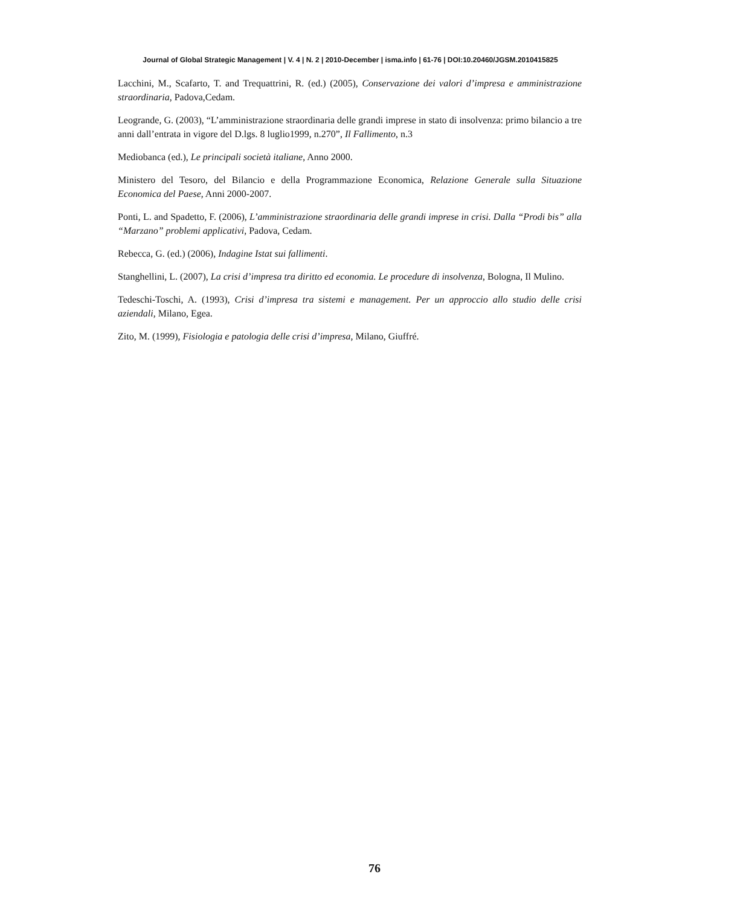Journal of Global Strategic Management | V. 4 | N. 2 | 2010-December | isma.info | 61-76 | DOI:10.20460/JGSM.2010415825
Lacchini, M., Scafarto, T. and Trequattrini, R. (ed.) (2005), Conservazione dei valori d’impresa e amministrazione straordinaria, Padova,Cedam.
Leogrande, G. (2003), “L’amministrazione straordinaria delle grandi imprese in stato di insolvenza: primo bilancio a tre anni dall’entrata in vigore del D.lgs. 8 luglio1999, n.270”, Il Fallimento, n.3
Mediobanca (ed.), Le principali società italiane, Anno 2000.
Ministero del Tesoro, del Bilancio e della Programmazione Economica, Relazione Generale sulla Situazione Economica del Paese, Anni 2000-2007.
Ponti, L. and Spadetto, F. (2006), L’amministrazione straordinaria delle grandi imprese in crisi. Dalla “Prodi bis” alla “Marzano” problemi applicativi, Padova, Cedam.
Rebecca, G. (ed.) (2006), Indagine Istat sui fallimenti.
Stanghellini, L. (2007), La crisi d’impresa tra diritto ed economia. Le procedure di insolvenza, Bologna, Il Mulino.
Tedeschi-Toschi, A. (1993), Crisi d’impresa tra sistemi e management. Per un approccio allo studio delle crisi aziendali, Milano, Egea.
Zito, M. (1999), Fisiologia e patologia delle crisi d’impresa, Milano, Giuffré.
76